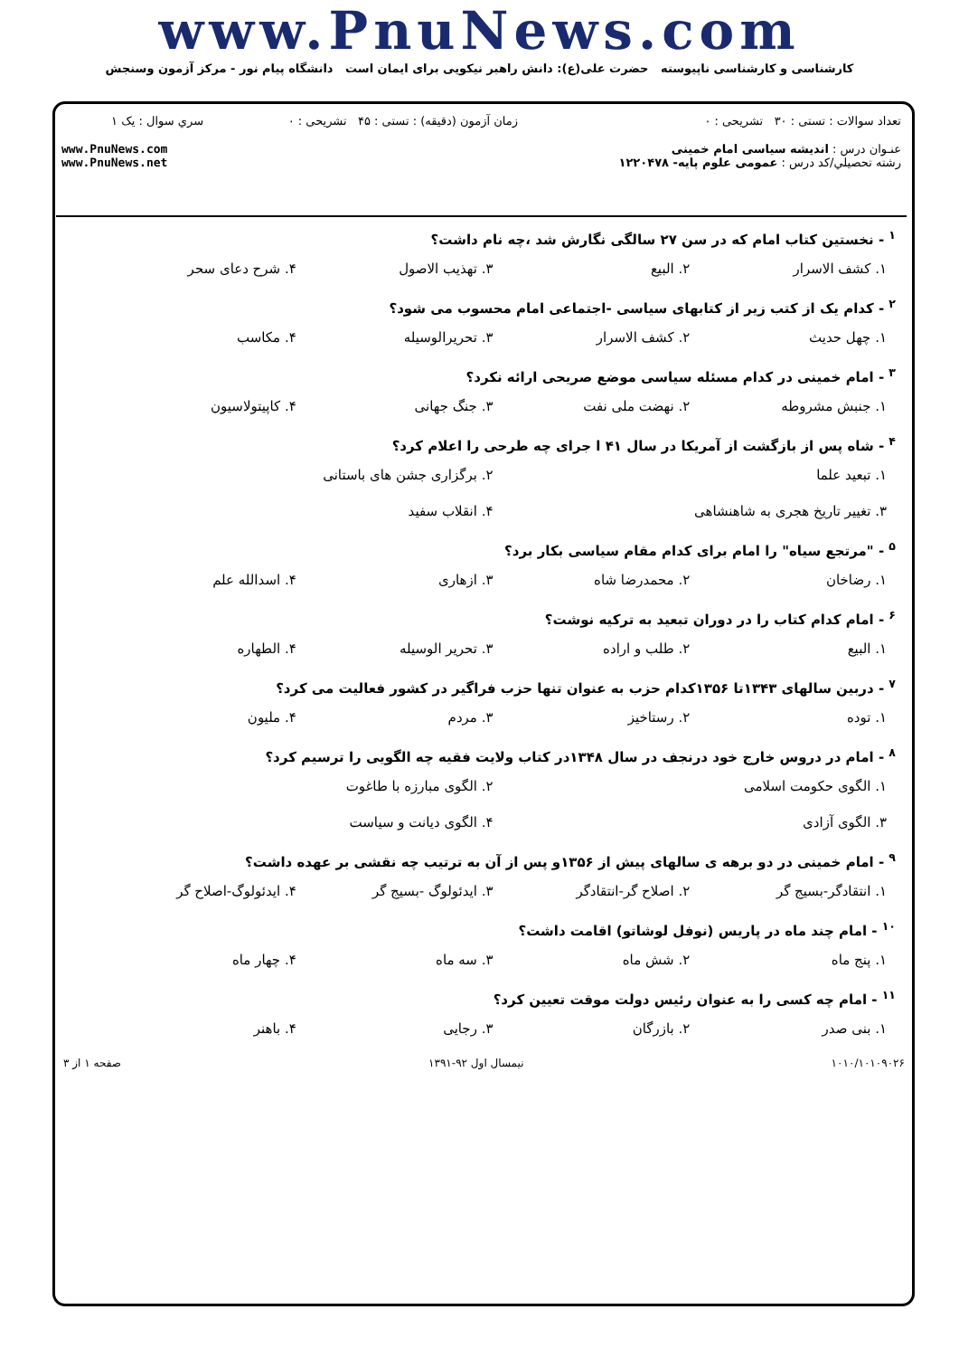www.PnuNews.com
کارشناسی و کارشناسی ناپیوسته حضرت علی(ع): دانش راهبر نیکویی برای ایمان است دانشگاه پیام نور - مرکز آزمون وسنجش
| تعداد سوالات : تستی : ۳۰ تشریحی : ۰ | زمان آزمون (دقیقه) : تستی : ۴۵ تشریحی : ۰ | سري سوال : یک ۱ |
| عنـوان درس : اندیشه سیاسی امام خمینی رشته تحصيلي/کد درس : عمومی علوم پایه- ۱۲۲۰۴۷۸ | | www.PnuNews.com www.PnuNews.net |
<sup>۱</sup> - نخستین کتاب امام که در سن ۲۷ سالگی نگارش شد ،چه نام داشت؟
۱. کشف الاسرار ۲. البیع ۳. تهذیب الاصول ۴. شرح دعای سحر
<sup>۲</sup> - کدام یک از کتب زیر از کتابهای سیاسی -اجتماعی امام محسوب می شود؟
۱. چهل حدیث ۲. کشف الاسرار ۳. تحریرالوسیله ۴. مکاسب
<sup>۳</sup> - امام خمینی در کدام مسئله سیاسی موضع صریحی ارائه نکرد؟
۱. جنبش مشروطه ۲. نهضت ملی نفت ۳. جنگ جهانی ۴. کاپیتولاسیون
<sup>۴</sup> - شاه پس از بازگشت از آمریکا در سال ۴۱ ا جرای چه طرحی را اعلام کرد؟
۱. تبعید علما ۲. برگزاری جشن های باستانی ۳. تغییر تاریخ هجری به شاهنشاهی ۴. انقلاب سفید
<sup>۵</sup> - "مرتجع سیاه" را امام برای کدام مقام سیاسی بکار برد؟
۱. رضاخان ۲. محمدرضا شاه ۳. ازهاری ۴. اسدالله علم
<sup>۶</sup> - امام کدام کتاب را در دوران تبعید به ترکیه نوشت؟
۱. البیع ۲. طلب و اراده ۳. تحریر الوسیله ۴. الطهاره
<sup>۷</sup> - دربین سالهای ۱۳۴۳تا ۱۳۵۶کدام حزب به عنوان تنها حزب فراگیر در کشور فعالیت می کرد؟
۱. توده ۲. رستاخیز ۳. مردم ۴. ملیون
<sup>۸</sup> - امام در دروس خارج خود درنجف در سال ۱۳۴۸در کتاب ولایت فقیه چه الگویی را ترسیم کرد؟
۱. الگوی حکومت اسلامی ۲. الگوی مبارزه با طاغوت ۳. الگوی آزادی ۴. الگوی دیانت و سیاست
<sup>۹</sup> - امام خمینی در دو برهه ی سالهای پیش از ۱۳۵۶و پس از آن به ترتیب چه نقشی بر عهده داشت؟
۱. انتقادگر-بسیج گر ۲. اصلاح گر-انتقادگر ۳. ایدئولوگ -بسیج گر ۴. ایدئولوگ-اصلاح گر
<sup>۱۰</sup> - امام چند ماه در پاریس (نوفل لوشاتو) اقامت داشت؟
۱. پنج ماه ۲. شش ماه ۳. سه ماه ۴. چهار ماه
<sup>۱۱</sup> - امام چه کسی را به عنوان رئیس دولت موقت تعیین کرد؟
۱. بنی صدر ۲. بازرگان ۳. رجایی ۴. باهنر
۱۰۱۰/۱۰۱۰۹۰۲۶ نیمسال اول ۹۲-۱۳۹۱ صفحه ۱ از ۳